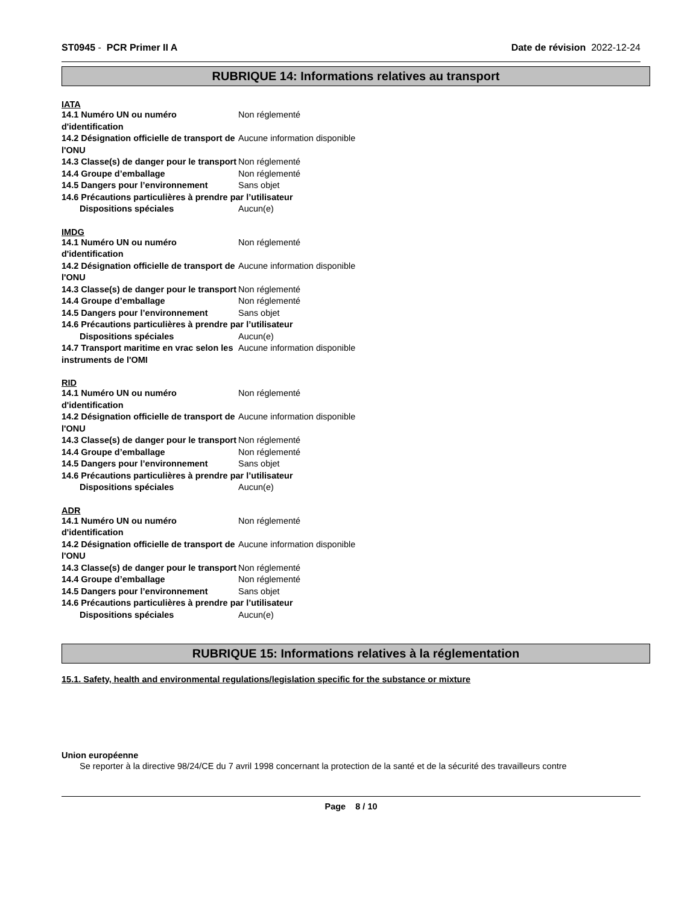ST0945 - PCR Primer II A Date de révision 2022-12-24
RUBRIQUE 14: Informations relatives au transport
IATA
14.1 Numéro UN ou numéro d'identification
Non réglementé
14.2 Désignation officielle de transport de l'ONU
Aucune information disponible
14.3 Classe(s) de danger pour le transport
Non réglementé
14.4 Groupe d’emballage Non réglementé
14.5 Dangers pour l’environnement Sans objet
14.6 Précautions particulières à prendre par l’utilisateur
Dispositions spéciales Aucun(e)
IMDG
14.1 Numéro UN ou numéro d'identification
Non réglementé
14.2 Désignation officielle de transport de l'ONU
Aucune information disponible
14.3 Classe(s) de danger pour le transport
Non réglementé
14.4 Groupe d’emballage Non réglementé
14.5 Dangers pour l’environnement Sans objet
14.6 Précautions particulières à prendre par l’utilisateur
Dispositions spéciales Aucun(e)
14.7 Transport maritime en vrac selon les instruments de l'OMI
Aucune information disponible
RID
14.1 Numéro UN ou numéro d'identification
Non réglementé
14.2 Désignation officielle de transport de l'ONU
Aucune information disponible
14.3 Classe(s) de danger pour le transport
Non réglementé
14.4 Groupe d’emballage Non réglementé
14.5 Dangers pour l’environnement Sans objet
14.6 Précautions particulières à prendre par l’utilisateur
Dispositions spéciales Aucun(e)
ADR
14.1 Numéro UN ou numéro d'identification
Non réglementé
14.2 Désignation officielle de transport de l'ONU
Aucune information disponible
14.3 Classe(s) de danger pour le transport
Non réglementé
14.4 Groupe d’emballage Non réglementé
14.5 Dangers pour l’environnement Sans objet
14.6 Précautions particulières à prendre par l’utilisateur
Dispositions spéciales Aucun(e)
RUBRIQUE 15: Informations relatives à la réglementation
15.1. Safety, health and environmental regulations/legislation specific for the substance or mixture
Union européenne
Se reporter à la directive 98/24/CE du 7 avril 1998 concernant la protection de la santé et de la sécurité des travailleurs contre
Page 8 / 10